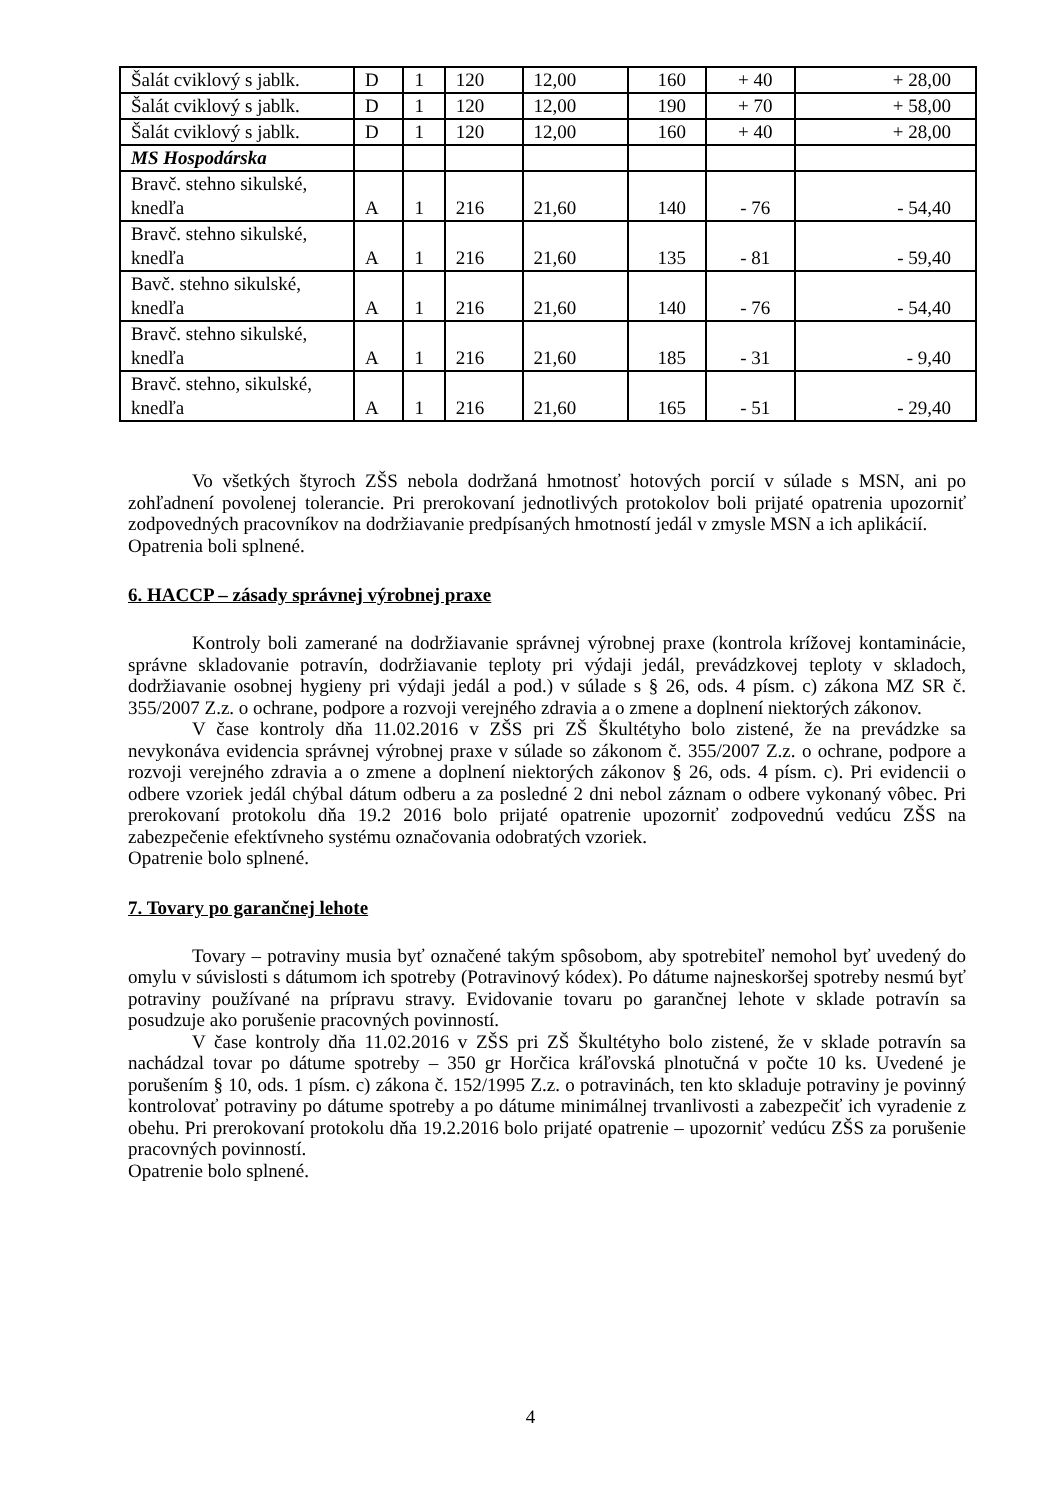| Šalát cviklový s jablk. | D | 1 | 120 | 12,00 | 160 | + 40 | + 28,00 |
| Šalát cviklový s jablk. | D | 1 | 120 | 12,00 | 190 | + 70 | + 58,00 |
| Šalát cviklový s jablk. | D | 1 | 120 | 12,00 | 160 | + 40 | + 28,00 |
| MS Hospodárska | | | | | | | |
| Bravč. stehno sikulské, knedľa | A | 1 | 216 | 21,60 | 140 | - 76 | - 54,40 |
| Bravč. stehno sikulské, knedľa | A | 1 | 216 | 21,60 | 135 | - 81 | - 59,40 |
| Bavč. stehno sikulské, knedľa | A | 1 | 216 | 21,60 | 140 | - 76 | - 54,40 |
| Bravč. stehno sikulské, knedľa | A | 1 | 216 | 21,60 | 185 | - 31 | - 9,40 |
| Bravč. stehno, sikulské, knedľa | A | 1 | 216 | 21,60 | 165 | - 51 | - 29,40 |
Vo všetkých štyroch ZŠS nebola dodržaná hmotnosť hotových porcií v súlade s MSN, ani po zohľadnení povolenej tolerancie. Pri prerokovaní jednotlivých protokolov boli prijaté opatrenia upozorniť zodpovedných pracovníkov na dodržiavanie predpísaných hmotností jedál v zmysle MSN a ich aplikácií.
Opatrenia boli splnené.
6. HACCP – zásady správnej výrobnej praxe
Kontroly boli zamerané na dodržiavanie správnej výrobnej praxe (kontrola krížovej kontaminácie, správne skladovanie potravín, dodržiavanie teploty pri výdaji jedál, prevádzkovej teploty v skladoch, dodržiavanie osobnej hygieny pri výdaji jedál a pod.) v súlade s § 26, ods. 4 písm. c) zákona MZ SR č. 355/2007 Z.z. o ochrane, podpore a rozvoji verejného zdravia a o zmene a doplnení niektorých zákonov.
V čase kontroly dňa 11.02.2016 v ZŠS pri ZŠ Škultétyho bolo zistené, že na prevádzke sa nevykonáva evidencia správnej výrobnej praxe v súlade so zákonom č. 355/2007 Z.z. o ochrane, podpore a rozvoji verejného zdravia a o zmene a doplnení niektorých zákonov § 26, ods. 4 písm. c). Pri evidencii o odbere vzoriek jedál chýbal dátum odberu a za posledné 2 dni nebol záznam o odbere vykonaný vôbec. Pri prerokovaní protokolu dňa 19.2 2016 bolo prijaté opatrenie upozorniť zodpovednú vedúcu ZŠS na zabezpečenie efektívneho systému označovania odobratých vzoriek.
Opatrenie bolo splnené.
7. Tovary po garančnej lehote
Tovary – potraviny musia byť označené takým spôsobom, aby spotrebiteľ nemohol byť uvedený do omylu v súvislosti s dátumom ich spotreby (Potravinový kódex). Po dátume najneskoršej spotreby nesmú byť potraviny používané na prípravu stravy. Evidovanie tovaru po garančnej lehote v sklade potravín sa posudzuje ako porušenie pracovných povinností.
V čase kontroly dňa 11.02.2016 v ZŠS pri ZŠ Škultétyho bolo zistené, že v sklade potravín sa nachádzal tovar po dátume spotreby – 350 gr Horčica kráľovská plnotučná v počte 10 ks. Uvedené je porušením § 10, ods. 1 písm. c) zákona č. 152/1995 Z.z. o potravinách, ten kto skladuje potraviny je povinný kontrolovať potraviny po dátume spotreby a po dátume minimálnej trvanlivosti a zabezpečiť ich vyradenie z obehu. Pri prerokovaní protokolu dňa 19.2.2016 bolo prijaté opatrenie – upozorniť vedúcu ZŠS za porušenie pracovných povinností.
Opatrenie bolo splnené.
4